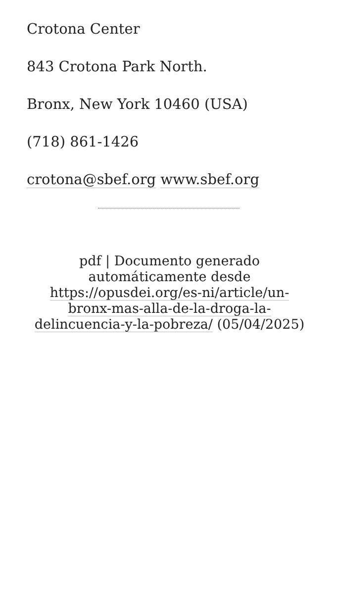Crotona Center
843 Crotona Park North.
Bronx, New York 10460 (USA)
(718) 861-1426
crotona@sbef.org www.sbef.org
pdf | Documento generado automáticamente desde https://opusdei.org/es-ni/article/un-bronx-mas-alla-de-la-droga-la-delincuencia-y-la-pobreza/ (05/04/2025)